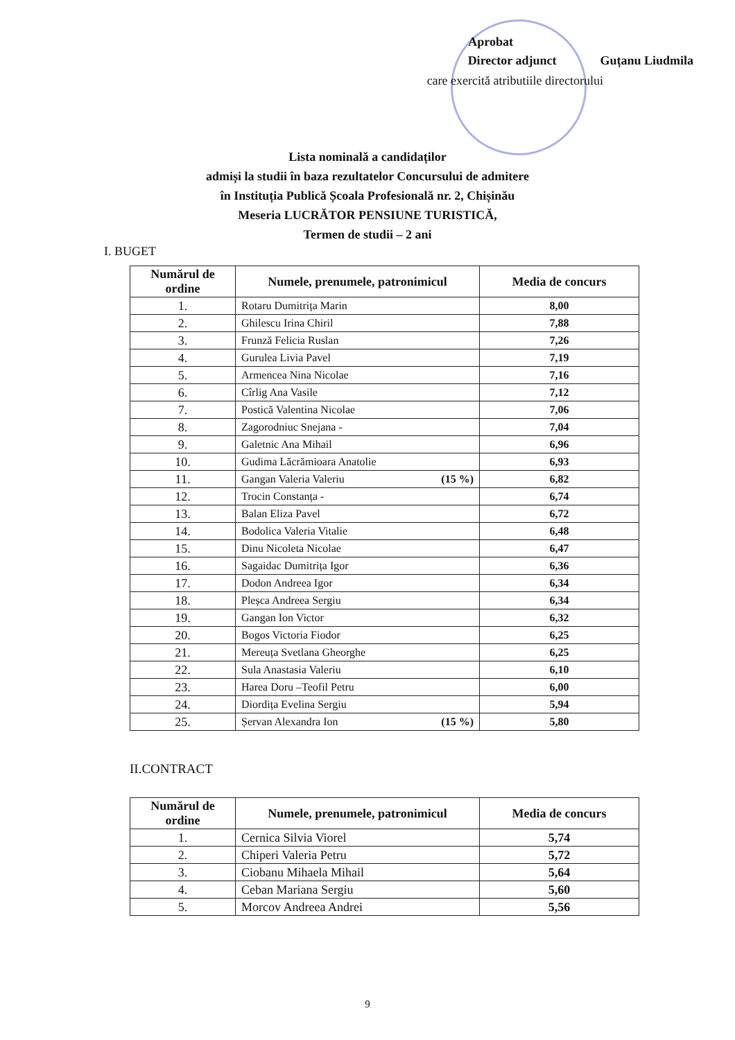Aprobat
Director adjunct Guțanu Liudmila
care exercită atributiile directorului
Lista nominală a candidaților
admiși la studii în baza rezultatelor Concursului de admitere
în Instituția Publică Școala Profesională nr. 2, Chișinău
Meseria LUCRĂTOR PENSIUNE TURISTICĂ,
Termen de studii – 2 ani
I. BUGET
| Numărul de ordine | Numele, prenumele, patronimicul | Media de concurs |
| --- | --- | --- |
| 1. | Rotaru Dumitrița Marin | 8,00 |
| 2. | Ghilescu Irina Chiril | 7,88 |
| 3. | Frunză Felicia Ruslan | 7,26 |
| 4. | Gurulea Livia Pavel | 7,19 |
| 5. | Armencea Nina Nicolae | 7,16 |
| 6. | Cîrlig Ana Vasile | 7,12 |
| 7. | Postică Valentina Nicolae | 7,06 |
| 8. | Zagorodniuc Snejana - | 7,04 |
| 9. | Galetnic Ana Mihail | 6,96 |
| 10. | Gudima Lăcrămioara Anatolie | 6,93 |
| 11. | Gangan Valeria Valeriu (15 %) | 6,82 |
| 12. | Trocin Constanța - | 6,74 |
| 13. | Balan Eliza Pavel | 6,72 |
| 14. | Bodolica Valeria Vitalie | 6,48 |
| 15. | Dinu Nicoleta Nicolae | 6,47 |
| 16. | Sagaidac Dumitrița Igor | 6,36 |
| 17. | Dodon Andreea Igor | 6,34 |
| 18. | Pleșca Andreea Sergiu | 6,34 |
| 19. | Gangan Ion Victor | 6,32 |
| 20. | Bogos Victoria Fiodor | 6,25 |
| 21. | Mereuța Svetlana Gheorghe | 6,25 |
| 22. | Sula Anastasia Valeriu | 6,10 |
| 23. | Harea Doru –Teofil Petru | 6,00 |
| 24. | Diordița Evelina Sergiu | 5,94 |
| 25. | Șervan Alexandra Ion (15 %) | 5,80 |
II.CONTRACT
| Numărul de ordine | Numele, prenumele, patronimicul | Media de concurs |
| --- | --- | --- |
| 1. | Cernica Silvia Viorel | 5,74 |
| 2. | Chiperi Valeria Petru | 5,72 |
| 3. | Ciobanu Mihaela Mihail | 5,64 |
| 4. | Ceban Mariana Sergiu | 5,60 |
| 5. | Morcov Andreea Andrei | 5,56 |
9